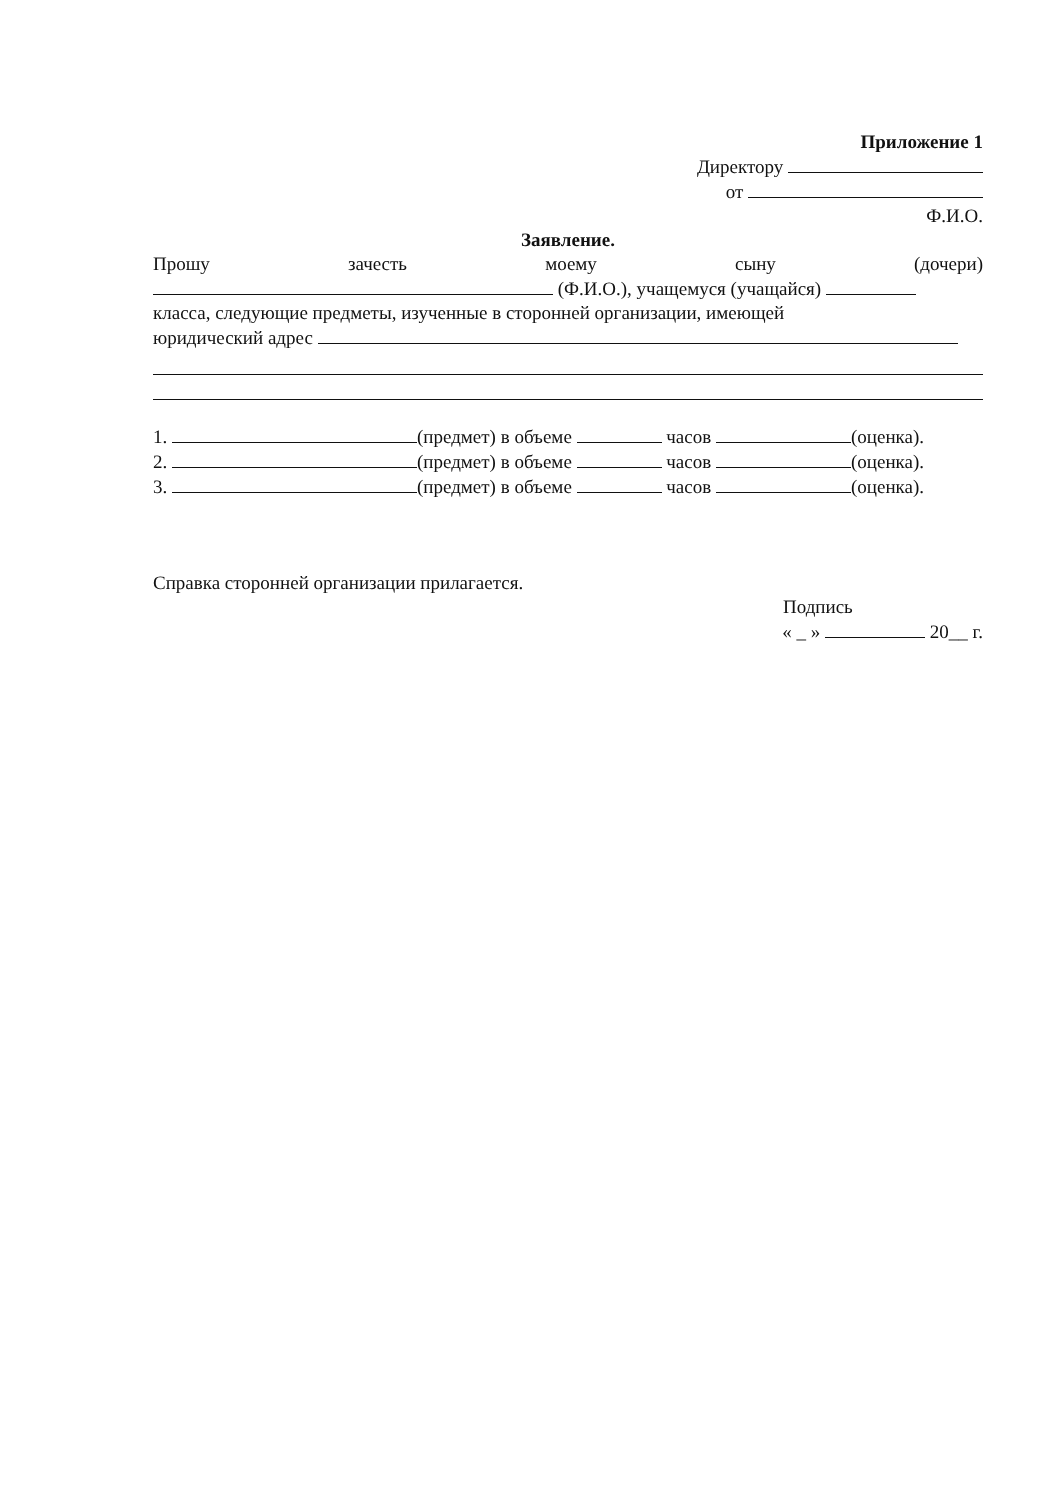Приложение 1
Директору
от
Ф.И.О.
Заявление.
Прошу зачесть моему сыну (дочери)
(Ф.И.О.), учащемуся (учащайся)
класса, следующие предметы, изученные в сторонней организации, имеющей
юридический адрес
1. (предмет) в объеме часов (оценка).
2. (предмет) в объеме часов (оценка).
3. (предмет) в объеме часов (оценка).
Справка сторонней организации прилагается.
Подпись
« _ » 20__ г.